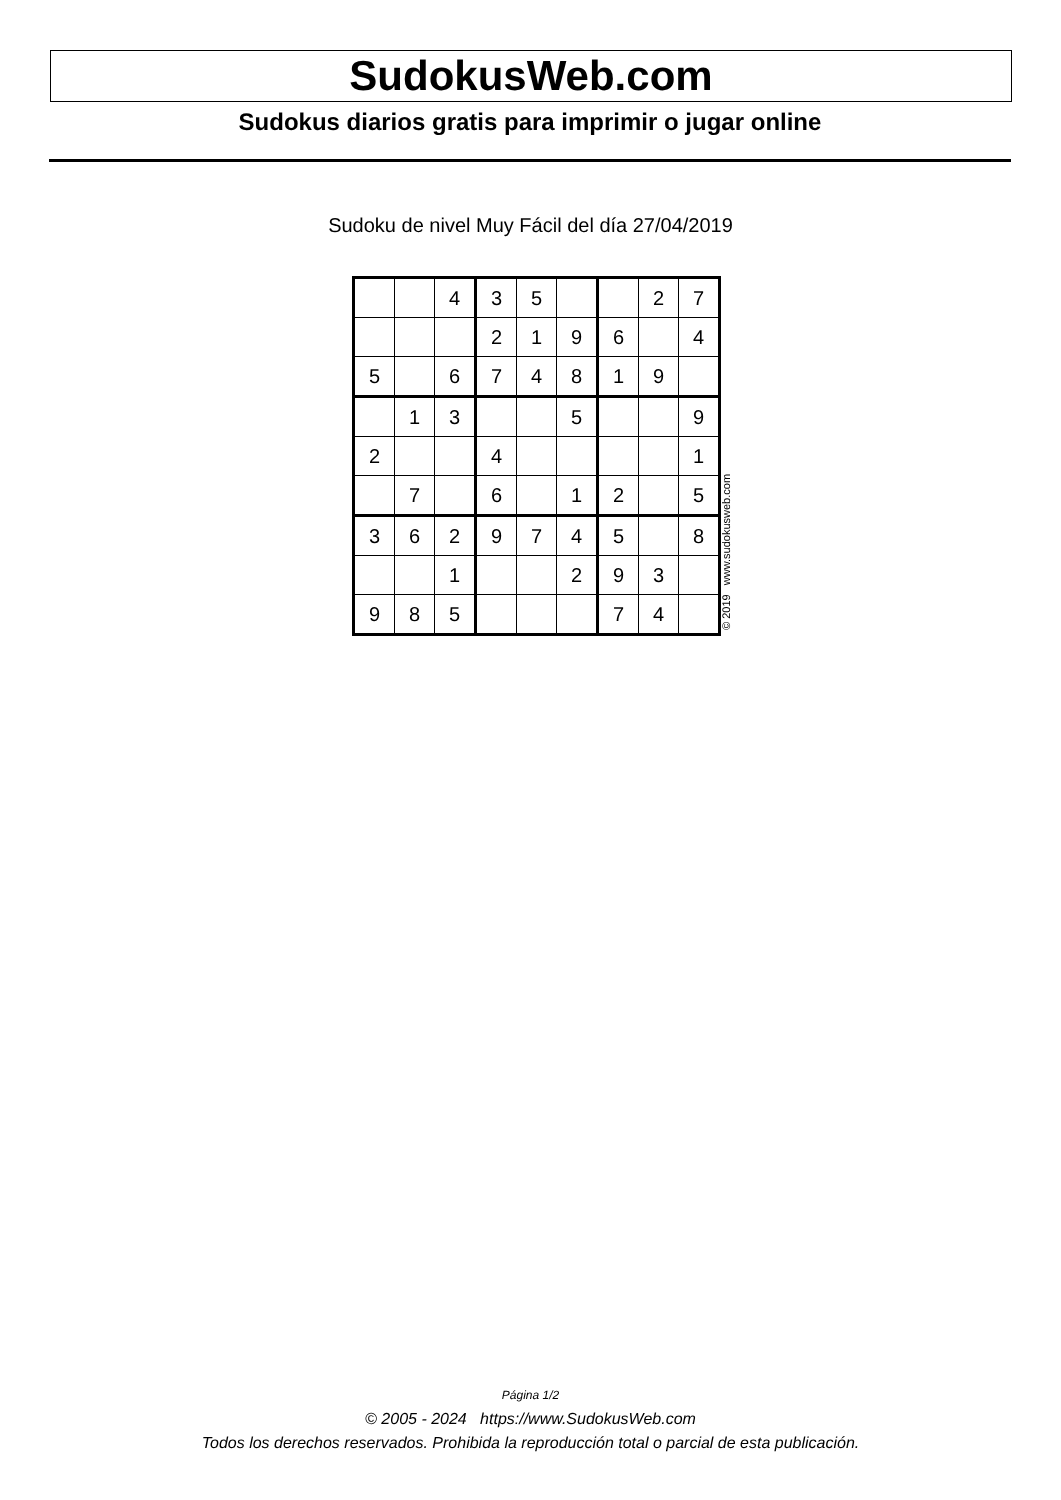SudokusWeb.com
Sudokus diarios gratis para imprimir o jugar online
Sudoku de nivel Muy Fácil del día 27/04/2019
| | | 4 | 3 | 5 | | | 2 | 7 |
| | | | 2 | 1 | 9 | 6 | | 4 |
| 5 | | 6 | 7 | 4 | 8 | 1 | 9 | |
| | 1 | 3 | | | 5 | | | 9 |
| 2 | | | 4 | | | | | 1 |
| | 7 | | 6 | | 1 | 2 | | 5 |
| 3 | 6 | 2 | 9 | 7 | 4 | 5 | | 8 |
| | | 1 | | | 2 | 9 | 3 | |
| 9 | 8 | 5 | | | | 7 | 4 | |
© 2019 www.sudokusweb.com
Página 1/2
© 2005 - 2024 https://www.SudokusWeb.com
Todos los derechos reservados. Prohibida la reproducción total o parcial de esta publicación.